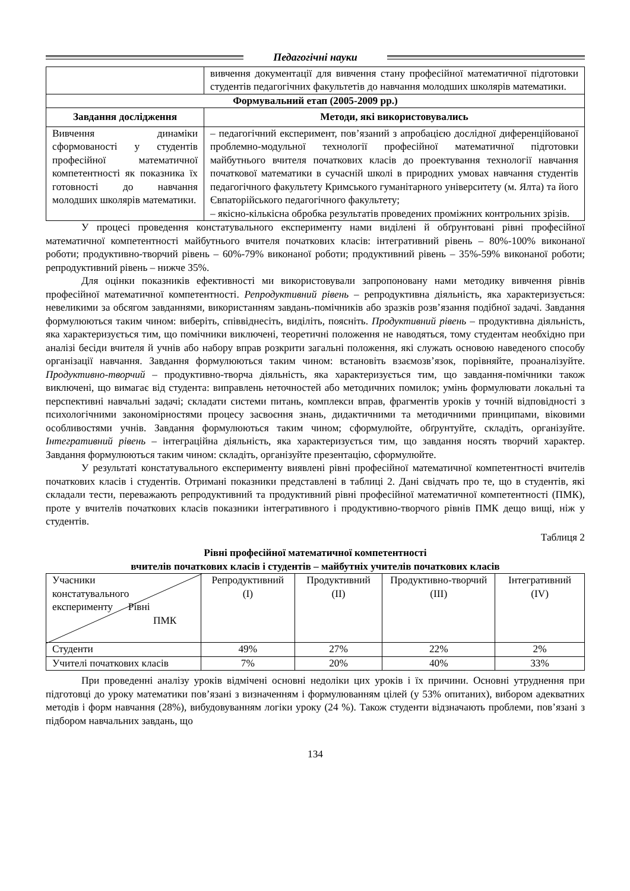Педагогічні науки
| | вивчення документації для вивчення стану професійної математичної підготовки студентів педагогічних факультетів до навчання молодших школярів математики. |
| Формувальний етап (2005-2009 рр.) | |
| Завдання дослідження | Методи, які використовувались |
| Вивчення динаміки сформованості у студентів професійної математичної компетентності як показника їх готовності до навчання молодших школярів математики. | – педагогічний експеримент, пов’язаний з апробацією дослідної диференційованої проблемно-модульної технології професійної математичної підготовки майбутнього вчителя початкових класів до проектування технології навчання початкової математики в сучасній школі в природних умовах навчання студентів педагогічного факультету Кримського гуманітарного університету (м. Ялта) та його Євпаторійського педагогічного факультету; – якісно-кількісна обробка результатів проведених проміжних контрольних зрізів. |
У процесі проведення констатувального експерименту нами виділені й обґрунтовані рівні професійної математичної компетентності майбутнього вчителя початкових класів: інтегративний рівень – 80%-100% виконаної роботи; продуктивно-творчий рівень – 60%-79% виконаної роботи; продуктивний рівень – 35%-59% виконаної роботи; репродуктивний рівень – нижче 35%.
Для оцінки показників ефективності ми використовували запропоновану нами методику вивчення рівнів професійної математичної компетентності. Репродуктивний рівень – репродуктивна діяльність, яка характеризується: невеликими за обсягом завданнями, використанням завдань-помічників або зразків розв’язання подібної задачі. Завдання формулюються таким чином: виберіть, співвіднесіть, виділіть, поясніть. Продуктивний рівень – продуктивна діяльність, яка характеризується тим, що помічники виключені, теоретичні положення не наводяться, тому студентам необхідно при аналізі бесіди вчителя й учнів або набору вправ розкрити загальні положення, які служать основою наведеного способу організації навчання. Завдання формулюються таким чином: встановіть взаємозв’язок, порівняйте, проаналізуйте. Продуктивно-творчий – продуктивно-творча діяльність, яка характеризується тим, що завдання-помічники також виключені, що вимагає від студента: виправлень неточностей або методичних помилок; умінь формулювати локальні та перспективні навчальні задачі; складати системи питань, комплекси вправ, фрагментів уроків у точній відповідності з психологічними закономірностями процесу засвоєння знань, дидактичними та методичними принципами, віковими особливостями учнів. Завдання формулюються таким чином; сформулюйте, обґрунтуйте, складіть, організуйте. Інтегративний рівень – інтеграційна діяльність, яка характеризується тим, що завдання носять творчий характер. Завдання формулюються таким чином: складіть, організуйте презентацію, сформулюйте.
У результаті констатувального експерименту виявлені рівні професійної математичної компетентності вчителів початкових класів і студентів. Отримані показники представлені в таблиці 2. Дані свідчать про те, що в студентів, які складали тести, переважають репродуктивний та продуктивний рівні професійної математичної компетентності (ПМК), проте у вчителів початкових класів показники інтегративного і продуктивно-творчого рівнів ПМК дещо вищі, ніж у студентів.
Таблиця 2
Рівні професійної математичної компетентності
вчителів початкових класів і студентів – майбутніх учителів початкових класів
| Учасники констатувального експерименту Рівні ПМК | Репродуктивний (І) | Продуктивний (ІІ) | Продуктивно-творчий (ІІІ) | Інтегративний (IV) |
| Студенти | 49% | 27% | 22% | 2% |
| Учителі початкових класів | 7% | 20% | 40% | 33% |
При проведенні аналізу уроків відмічені основні недоліки цих уроків і їх причини. Основні утруднення при підготовці до уроку математики пов’язані з визначенням і формулюванням цілей (у 53% опитаних), вибором адекватних методів і форм навчання (28%), вибудовуванням логіки уроку (24 %). Також студенти відзначають проблеми, пов’язані з підбором навчальних завдань, що
134